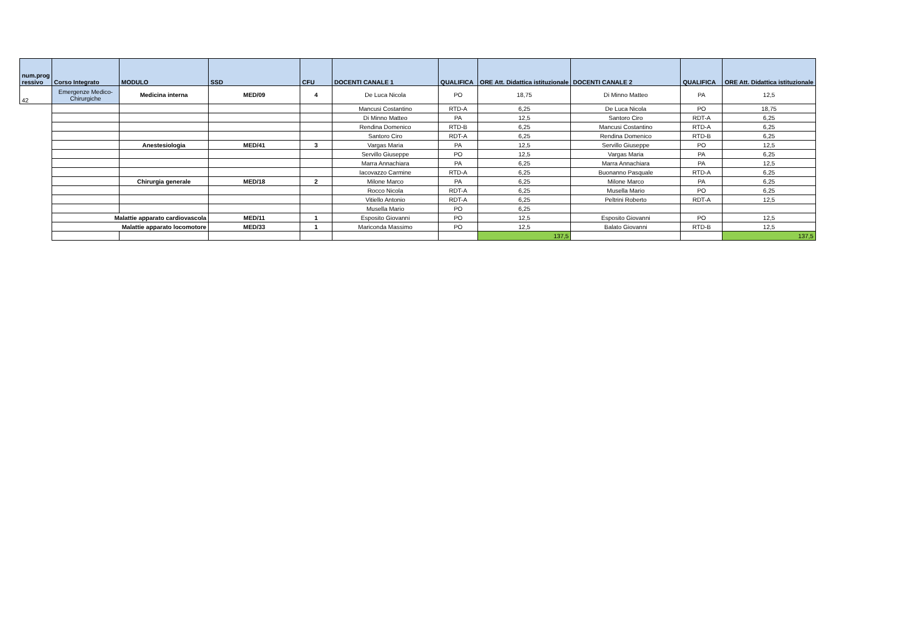| num.prog ressivo | Corso Integrato | MODULO | SSD | CFU | DOCENTI CANALE 1 | QUALIFICA | ORE Att. Didattica istituzionale | DOCENTI CANALE 2 | QUALIFICA | ORE Att. Didattica istituzionale |
| --- | --- | --- | --- | --- | --- | --- | --- | --- | --- | --- |
| 42 | Emergenze Medico- Chirurgiche | Medicina interna | MED/09 | 4 | De Luca Nicola | PO | 18,75 | Di Minno Matteo | PA | 12,5 |
| | | | | | Mancusi Costantino | RTD-A | 6,25 | De Luca Nicola | PO | 18,75 |
| | | | | | Di Minno Matteo | PA | 12,5 | Santoro Ciro | RDT-A | 6,25 |
| | | | | | Rendina Domenico | RTD-B | 6,25 | Mancusi Costantino | RTD-A | 6,25 |
| | | | | | Santoro Ciro | RDT-A | 6,25 | Rendina Domenico | RTD-B | 6,25 |
| | | Anestesiologia | MED/41 | 3 | Vargas Maria | PA | 12,5 | Servillo Giuseppe | PO | 12,5 |
| | | | | | Servillo Giuseppe | PO | 12,5 | Vargas Maria | PA | 6,25 |
| | | | | | Marra Annachiara | PA | 6,25 | Marra Annachiara | PA | 12,5 |
| | | | | | Iacovazzo Carmine | RTD-A | 6,25 | Buonanno Pasquale | RTD-A | 6,25 |
| | | Chirurgia generale | MED/18 | 2 | Milone Marco | PA | 6,25 | Milone Marco | PA | 6,25 |
| | | | | | Rocco Nicola | RDT-A | 6,25 | Musella Mario | PO | 6,25 |
| | | | | | Vitiello Antonio | RDT-A | 6,25 | Peltrini Roberto | RDT-A | 12,5 |
| | | | | | Musella Mario | PO | 6,25 | | | |
| | Malattie apparato cardiovascola | | MED/11 | 1 | Esposito Giovanni | PO | 12,5 | Esposito Giovanni | PO | 12,5 |
| | Malattie apparato locomotore | | MED/33 | 1 | Mariconda Massimo | PO | 12,5 | Balato Giovanni | RTD-B | 12,5 |
| | | | | | | | 137,5 | | | 137,5 |